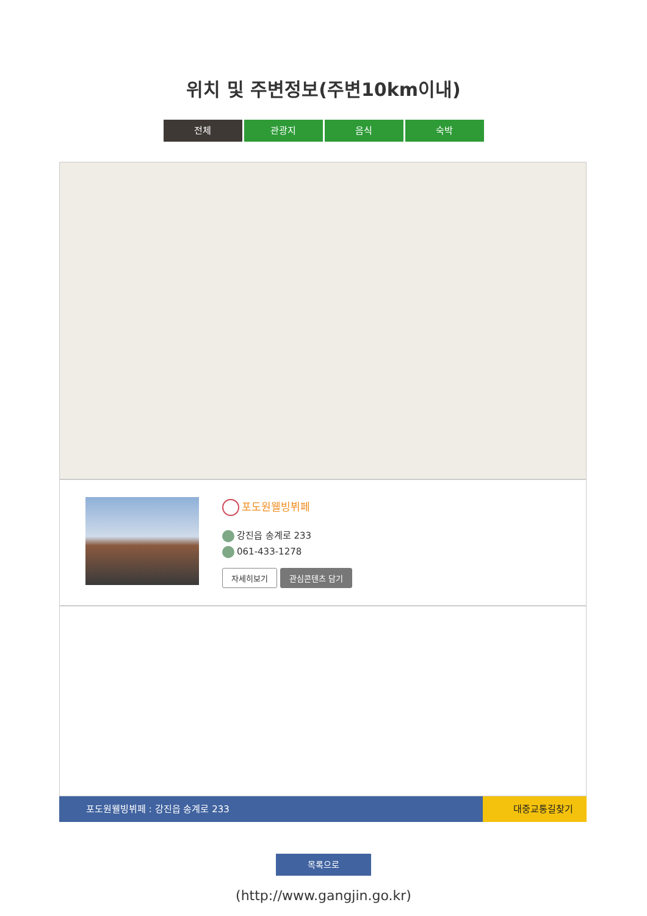위치 및 주변정보(주변10km이내)
전체 관광지 음식 숙박
포도원웰빙뷔페
강진읍 송계로 233
061-433-1278
자세히보기 관심콘텐츠 담기
포도원웰빙뷔페 : 강진읍 송계로 233 대중교통길찾기
목록으로
(http://www.gangjin.go.kr)